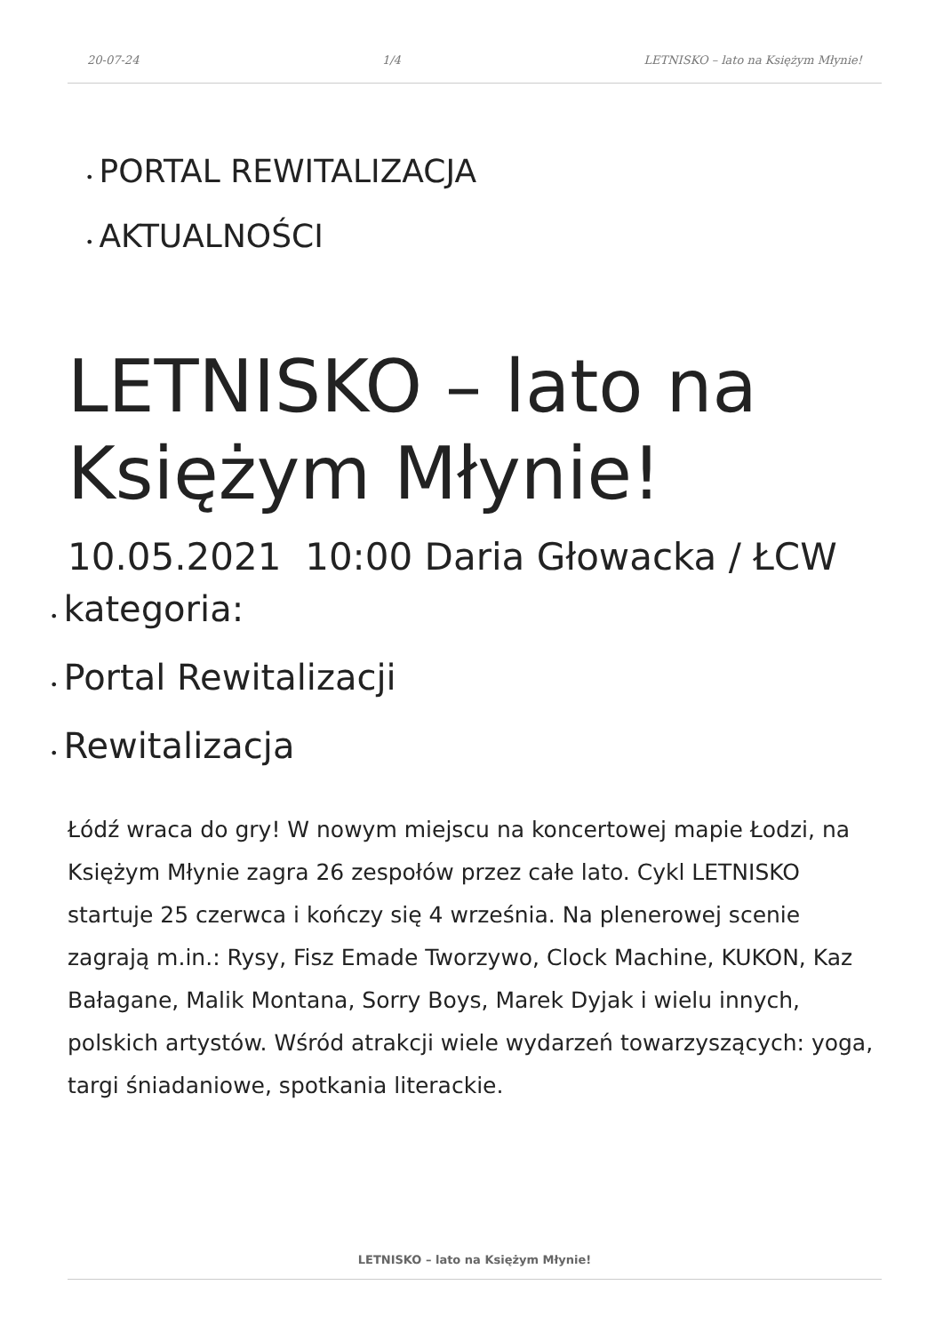20-07-24 1/4 LETNISKO – lato na Księżym Młynie!
• PORTAL REWITALIZACJA
• AKTUALNOŚCI
LETNISKO – lato na Księżym Młynie!
10.05.2021 10:00 Daria Głowacka / ŁCW
• kategoria:
• Portal Rewitalizacji
• Rewitalizacja
Łódź wraca do gry! W nowym miejscu na koncertowej mapie Łodzi, na Księżym Młynie zagra 26 zespołów przez całe lato. Cykl LETNISKO startuje 25 czerwca i kończy się 4 września. Na plenerowej scenie zagrają m.in.: Rysy, Fisz Emade Tworzywo, Clock Machine, KUKON, Kaz Bałagane, Malik Montana, Sorry Boys, Marek Dyjak i wielu innych, polskich artystów. Wśród atrakcji wiele wydarzeń towarzyszących: yoga, targi śniadaniowe, spotkania literackie.
LETNISKO – lato na Księżym Młynie!